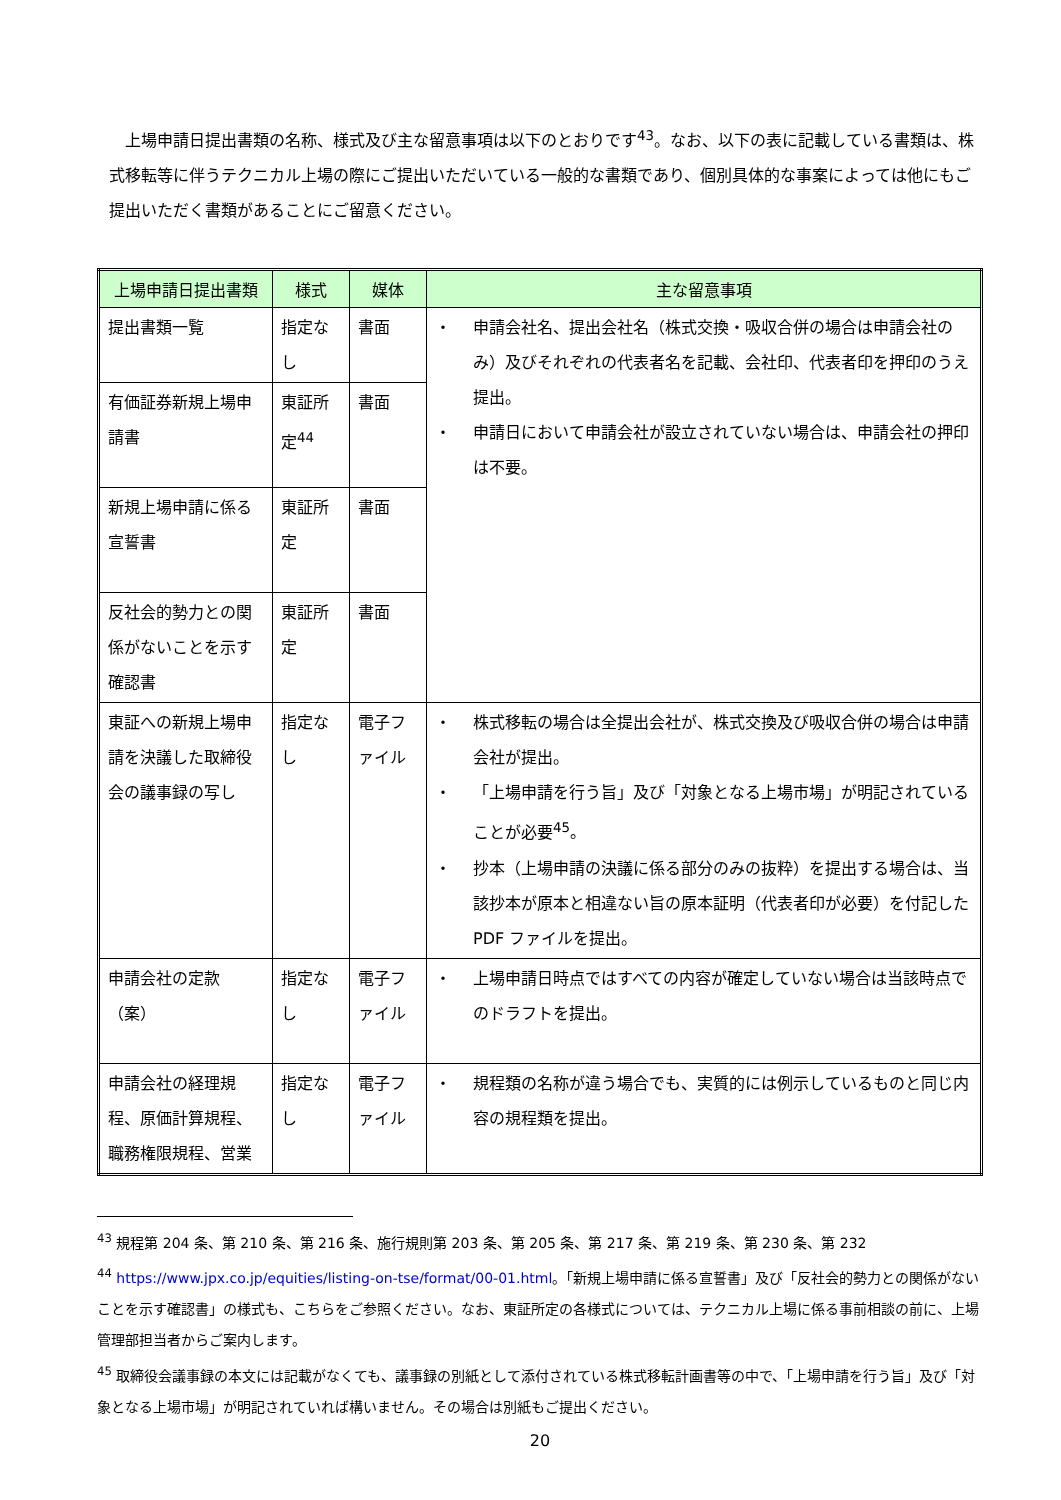上場申請日提出書類の名称、様式及び主な留意事項は以下のとおりです<sup>43</sup>。なお、以下の表に記載している書類は、株式移転等に伴うテクニカル上場の際にご提出いただいている一般的な書類であり、個別具体的な事案によっては他にもご提出いただく書類があることにご留意ください。
| 上場申請日提出書類 | 様式 | 媒体 | 主な留意事項 |
| --- | --- | --- | --- |
| 提出書類一覧 | 指定なし | 書面 | ・ 申請会社名、提出会社名（株式交換・吸収合併の場合は申請会社のみ）及びそれぞれの代表者名を記載、会社印、代表者印を押印のうえ提出。 ・ 申請日において申請会社が設立されていない場合は、申請会社の押印は不要。 |
| 有価証券新規上場申請書 | 東証所定<sup>44</sup> | 書面 | |
| 新規上場申請に係る宣誓書 | 東証所定 | 書面 | |
| 反社会的勢力との関係がないことを示す確認書 | 東証所定 | 書面 | |
| 東証への新規上場申請を決議した取締役会の議事録の写し | 指定なし | 電子ファイル | ・ 株式移転の場合は全提出会社が、株式交換及び吸収合併の場合は申請会社が提出。 ・ 「上場申請を行う旨」及び「対象となる上場市場」が明記されていることが必要<sup>45</sup>。 ・ 抄本（上場申請の決議に係る部分のみの抜粋）を提出する場合は、当該抄本が原本と相違ない旨の原本証明（代表者印が必要）を付記した PDF ファイルを提出。 |
| 申請会社の定款（案） | 指定なし | 電子ファイル | ・ 上場申請日時点ではすべての内容が確定していない場合は当該時点でのドラフトを提出。 |
| 申請会社の経理規程、原価計算規程、職務権限規程、営業 | 指定なし | 電子ファイル | ・ 規程類の名称が違う場合でも、実質的には例示しているものと同じ内容の規程類を提出。 |
<sup>43</sup> 規程第 204 条、第 210 条、第 216 条、施行規則第 203 条、第 205 条、第 217 条、第 219 条、第 230 条、第 232
<sup>44</sup> https://www.jpx.co.jp/equities/listing-on-tse/format/00-01.html。「新規上場申請に係る宣誓書」及び「反社会的勢力との関係がないことを示す確認書」の様式も、こちらをご参照ください。なお、東証所定の各様式については、テクニカル上場に係る事前相談の前に、上場管理部担当者からご案内します。
<sup>45</sup> 取締役会議事録の本文には記載がなくても、議事録の別紙として添付されている株式移転計画書等の中で、「上場申請を行う旨」及び「対象となる上場市場」が明記されていれば構いません。その場合は別紙もご提出ください。
20